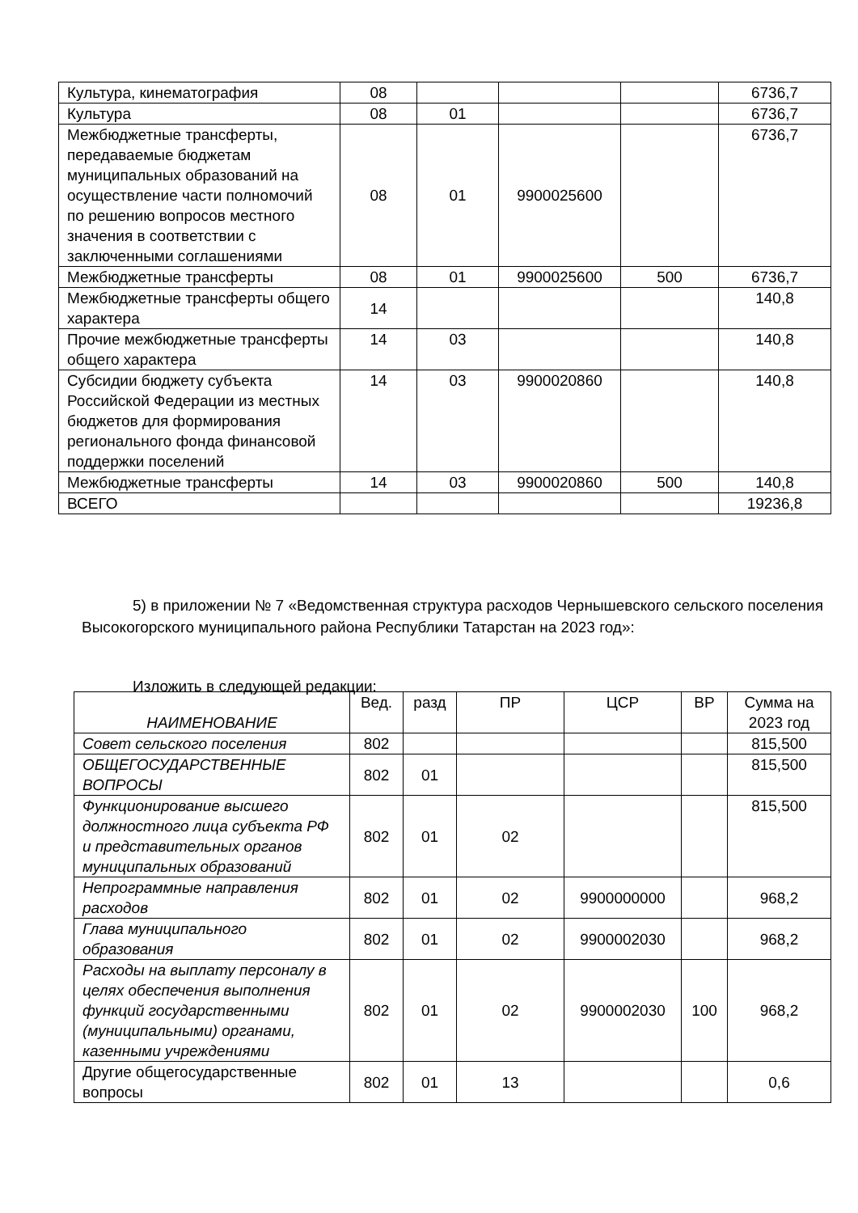| Культура, кинематография | 08 | | | | 6736,7 |
| Культура | 08 | 01 | | | 6736,7 |
| Межбюджетные трансферты, передаваемые бюджетам муниципальных образований на осуществление части полномочий по решению вопросов местного значения в соответствии с заключенными соглашениями | 08 | 01 | 9900025600 | | 6736,7 |
| Межбюджетные трансферты | 08 | 01 | 9900025600 | 500 | 6736,7 |
| Межбюджетные трансферты общего характера | 14 | | | | 140,8 |
| Прочие межбюджетные трансферты общего характера | 14 | 03 | | | 140,8 |
| Субсидии бюджету субъекта Российской Федерации из местных бюджетов для формирования регионального фонда финансовой поддержки поселений | 14 | 03 | 9900020860 | | 140,8 |
| Межбюджетные трансферты | 14 | 03 | 9900020860 | 500 | 140,8 |
| ВСЕГО | | | | | 19236,8 |
5) в приложении № 7 «Ведомственная структура расходов Чернышевского сельского поселения Высокогорского муниципального района Республики Татарстан на 2023 год»:
Изложить в следующей редакции:
| НАИМЕНОВАНИЕ | Вед. | разд | ПР | ЦСР | ВР | Сумма на 2023 год |
| --- | --- | --- | --- | --- | --- | --- |
| Совет сельского поселения | 802 | | | | | 815,500 |
| ОБЩЕГОСУДАРСТВЕННЫЕ ВОПРОСЫ | 802 | 01 | | | | 815,500 |
| Функционирование высшего должностного лица субъекта РФ и представительных органов муниципальных образований | 802 | 01 | 02 | | | 815,500 |
| Непрограммные направления расходов | 802 | 01 | 02 | 9900000000 | | 968,2 |
| Глава муниципального образования | 802 | 01 | 02 | 9900002030 | | 968,2 |
| Расходы на выплату персоналу в целях обеспечения выполнения функций государственными (муниципальными) органами, казенными учреждениями | 802 | 01 | 02 | 9900002030 | 100 | 968,2 |
| Другие общегосударственные вопросы | 802 | 01 | 13 | | | 0,6 |